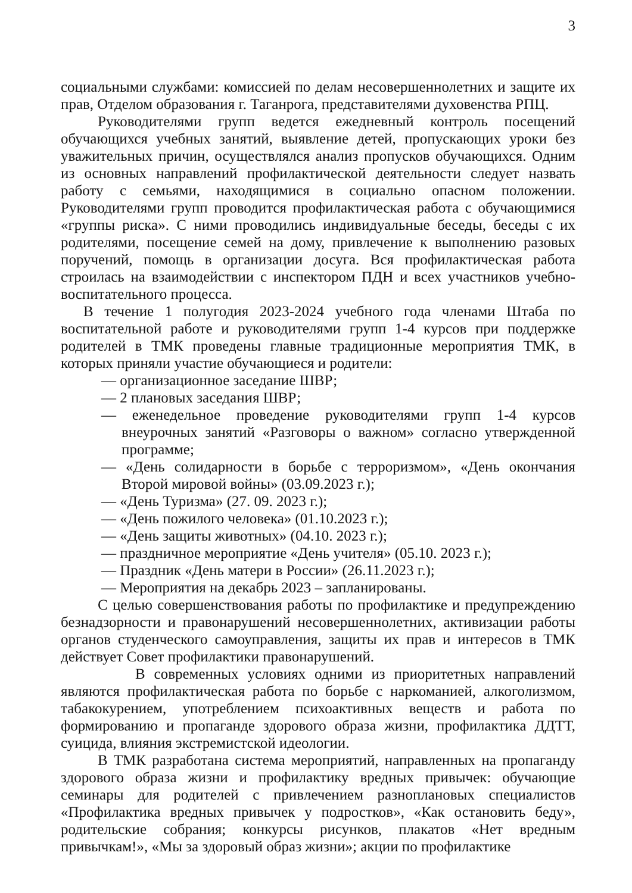3
социальными службами: комиссией по делам несовершеннолетних и защите их прав, Отделом образования г. Таганрога, представителями духовенства РПЦ.
Руководителями групп ведется ежедневный контроль посещений обучающихся учебных занятий, выявление детей, пропускающих уроки без уважительных причин, осуществлялся анализ пропусков обучающихся. Одним из основных направлений профилактической деятельности следует назвать работу с семьями, находящимися в социально опасном положении. Руководителями групп проводится профилактическая работа с обучающимися «группы риска». С ними проводились индивидуальные беседы, беседы с их родителями, посещение семей на дому, привлечение к выполнению разовых поручений, помощь в организации досуга. Вся профилактическая работа строилась на взаимодействии с инспектором ПДН и всех участников учебно-воспитательного процесса.
В течение 1 полугодия 2023-2024 учебного года членами Штаба по воспитательной работе и руководителями групп 1-4 курсов при поддержке родителей в ТМК проведены главные традиционные мероприятия ТМК, в которых приняли участие обучающиеся и родители:
— организационное заседание ШВР;
— 2 плановых заседания ШВР;
— еженедельное проведение руководителями групп 1-4 курсов внеурочных занятий «Разговоры о важном» согласно утвержденной программе;
— «День солидарности в борьбе с терроризмом», «День окончания Второй мировой войны» (03.09.2023 г.);
— «День Туризма» (27. 09. 2023 г.);
— «День пожилого человека» (01.10.2023 г.);
— «День защиты животных» (04.10. 2023 г.);
— праздничное мероприятие «День учителя» (05.10. 2023 г.);
— Праздник «День матери в России» (26.11.2023 г.);
— Мероприятия на декабрь 2023 – запланированы.
С целью совершенствования работы по профилактике и предупреждению безнадзорности и правонарушений несовершеннолетних, активизации работы органов студенческого самоуправления, защиты их прав и интересов в ТМК действует Совет профилактики правонарушений.
В современных условиях одними из приоритетных направлений являются профилактическая работа по борьбе с наркоманией, алкоголизмом, табакокурением, употреблением психоактивных веществ и работа по формированию и пропаганде здорового образа жизни, профилактика ДДТТ, суицида, влияния экстремистской идеологии.
В ТМК разработана система мероприятий, направленных на пропаганду здорового образа жизни и профилактику вредных привычек: обучающие семинары для родителей с привлечением разноплановых специалистов «Профилактика вредных привычек у подростков», «Как остановить беду», родительские собрания; конкурсы рисунков, плакатов «Нет вредным привычкам!», «Мы за здоровый образ жизни»; акции по профилактике